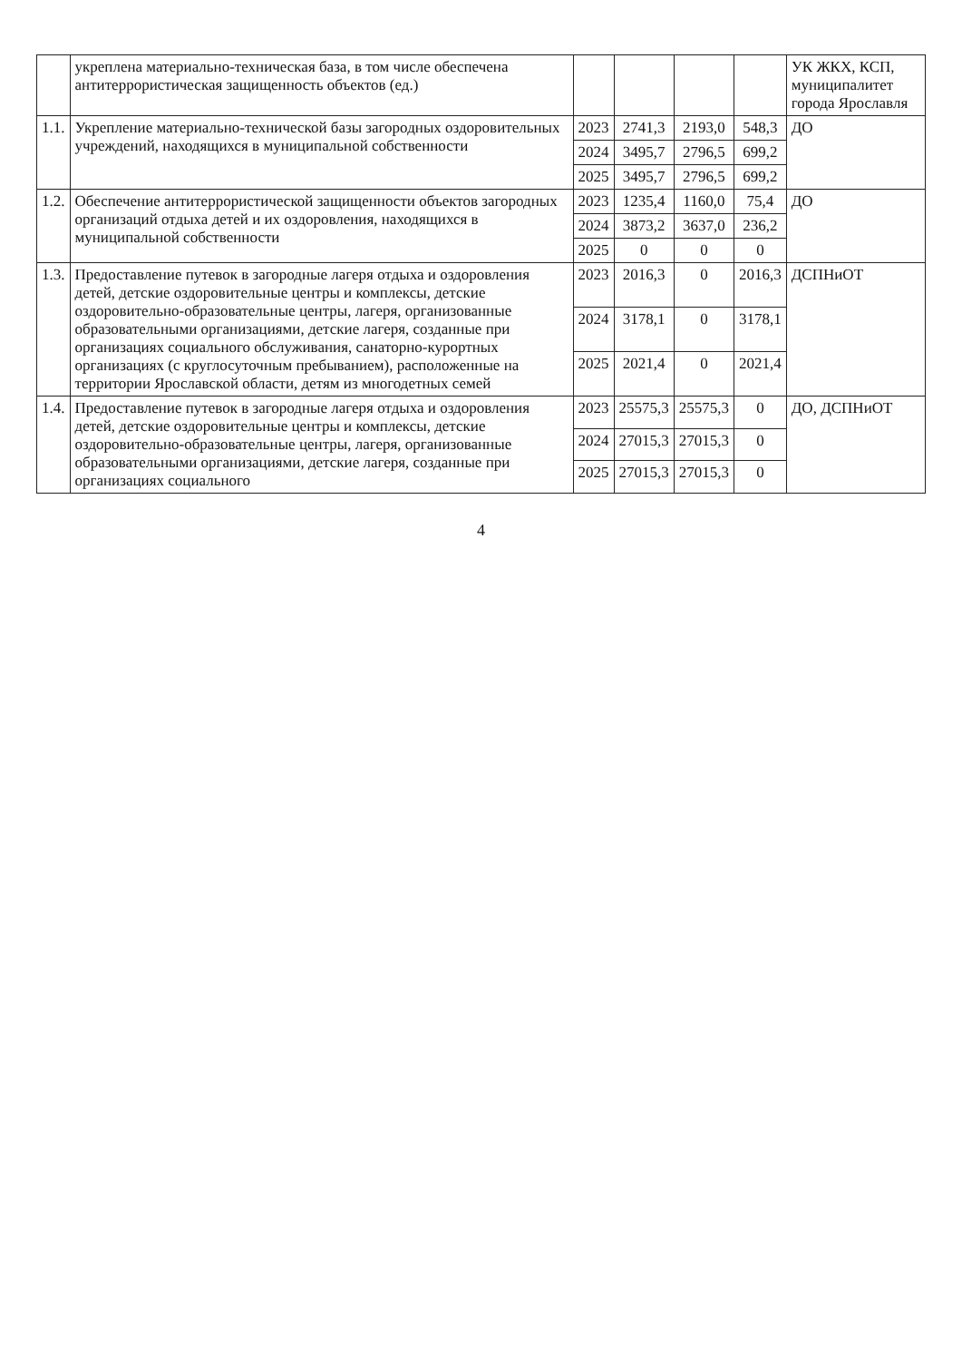| | укреплена материально-техническая база, в том числе обеспечена антитеррористическая защищенность объектов (ед.) | | | | | УК ЖКХ, КСП, муниципалитет города Ярославля |
| 1.1. | Укрепление материально-технической базы загородных оздоровительных учреждений, находящихся в муниципальной собственности | 2023 | 2741,3 | 2193,0 | 548,3 | ДО |
| | | 2024 | 3495,7 | 2796,5 | 699,2 | |
| | | 2025 | 3495,7 | 2796,5 | 699,2 | |
| 1.2. | Обеспечение антитеррористической защищенности объектов загородных организаций отдыха детей и их оздоровления, находящихся в муниципальной собственности | 2023 | 1235,4 | 1160,0 | 75,4 | ДО |
| | | 2024 | 3873,2 | 3637,0 | 236,2 | |
| | | 2025 | 0 | 0 | 0 | |
| 1.3. | Предоставление путевок в загородные лагеря отдыха и оздоровления детей, детские оздоровительные центры и комплексы, детские оздоровительно-образовательные центры, лагеря, организованные образовательными организациями, детские лагеря, созданные при организациях социального обслуживания, санаторно-курортных организациях (с круглосуточным пребыванием), расположенные на территории Ярославской области, детям из многодетных семей | 2023 | 2016,3 | 0 | 2016,3 | ДСПНиОТ |
| | | 2024 | 3178,1 | 0 | 3178,1 | |
| | | 2025 | 2021,4 | 0 | 2021,4 | |
| 1.4. | Предоставление путевок в загородные лагеря отдыха и оздоровления детей, детские оздоровительные центры и комплексы, детские оздоровительно-образовательные центры, лагеря, организованные образовательными организациями, детские лагеря, созданные при организациях социального | 2023 | 25575,3 | 25575,3 | 0 | ДО, ДСПНиОТ |
| | | 2024 | 27015,3 | 27015,3 | 0 | |
| | | 2025 | 27015,3 | 27015,3 | 0 | |
4